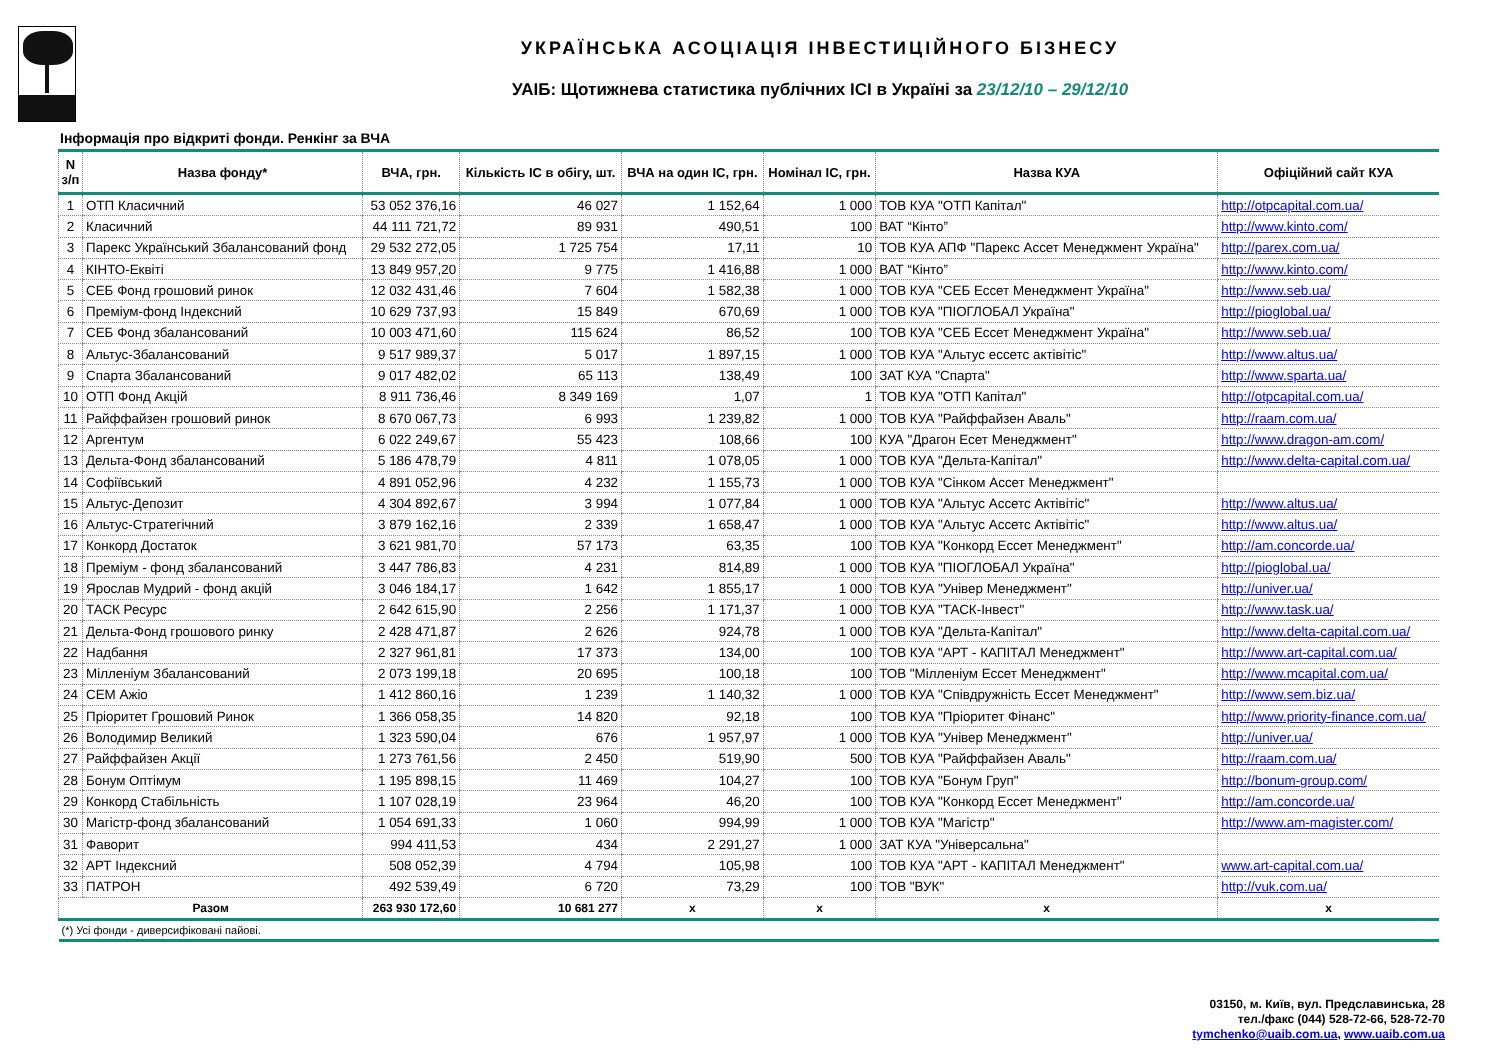УКРАЇНСЬКА АСОЦІАЦІЯ ІНВЕСТИЦІЙНОГО БІЗНЕСУ
УАІБ: Щотижнева статистика публічних ІСІ в Україні за 23/12/10 – 29/12/10
Інформація про відкриті фонди. Ренкінг за ВЧА
| N з/п | Назва фонду* | ВЧА, грн. | Кількість ІС в обігу, шт. | ВЧА на один ІС, грн. | Номінал ІС, грн. | Назва КУА | Офіційний сайт КУА |
| --- | --- | --- | --- | --- | --- | --- | --- |
| 1 | ОТП Класичний | 53 052 376,16 | 46 027 | 1 152,64 | 1 000 | ТОВ КУА "ОТП Капітал" | http://otpcapital.com.ua/ |
| 2 | Класичний | 44 111 721,72 | 89 931 | 490,51 | 100 | ВАТ “Кінто” | http://www.kinto.com/ |
| 3 | Парекс Український Збалансований фонд | 29 532 272,05 | 1 725 754 | 17,11 | 10 | ТОВ КУА АПФ "Парекс Ассет Менеджмент Україна" | http://parex.com.ua/ |
| 4 | КІНТО-Еквіті | 13 849 957,20 | 9 775 | 1 416,88 | 1 000 | ВАТ “Кінто” | http://www.kinto.com/ |
| 5 | СЕБ Фонд грошовий ринок | 12 032 431,46 | 7 604 | 1 582,38 | 1 000 | ТОВ КУА "СЕБ Ессет Менеджмент Україна" | http://www.seb.ua/ |
| 6 | Преміум-фонд Індексний | 10 629 737,93 | 15 849 | 670,69 | 1 000 | ТОВ КУА "ПІОГЛОБАЛ Україна" | http://pioglobal.ua/ |
| 7 | СЕБ Фонд збалансований | 10 003 471,60 | 115 624 | 86,52 | 100 | ТОВ КУА "СЕБ Ессет Менеджмент Україна" | http://www.seb.ua/ |
| 8 | Альтус-Збалансований | 9 517 989,37 | 5 017 | 1 897,15 | 1 000 | ТОВ КУА "Альтус ессетс актівітіс" | http://www.altus.ua/ |
| 9 | Спарта Збалансований | 9 017 482,02 | 65 113 | 138,49 | 100 | ЗАТ КУА "Спарта" | http://www.sparta.ua/ |
| 10 | ОТП Фонд Акцій | 8 911 736,46 | 8 349 169 | 1,07 | 1 | ТОВ КУА "ОТП Капітал" | http://otpcapital.com.ua/ |
| 11 | Райффайзен грошовий ринок | 8 670 067,73 | 6 993 | 1 239,82 | 1 000 | ТОВ КУА "Райффайзен Аваль" | http://raam.com.ua/ |
| 12 | Аргентум | 6 022 249,67 | 55 423 | 108,66 | 100 | КУА "Драгон Есет Менеджмент" | http://www.dragon-am.com/ |
| 13 | Дельта-Фонд збалансований | 5 186 478,79 | 4 811 | 1 078,05 | 1 000 | ТОВ КУА "Дельта-Капітал" | http://www.delta-capital.com.ua/ |
| 14 | Софіївський | 4 891 052,96 | 4 232 | 1 155,73 | 1 000 | ТОВ КУА "Сінком Ассет Менеджмент" | |
| 15 | Альтус-Депозит | 4 304 892,67 | 3 994 | 1 077,84 | 1 000 | ТОВ КУА "Альтус Ассетс Актівітіс" | http://www.altus.ua/ |
| 16 | Альтус-Стратегічний | 3 879 162,16 | 2 339 | 1 658,47 | 1 000 | ТОВ КУА "Альтус Ассетс Актівітіс" | http://www.altus.ua/ |
| 17 | Конкорд Достаток | 3 621 981,70 | 57 173 | 63,35 | 100 | ТОВ КУА "Конкорд Ессет Менеджмент" | http://am.concorde.ua/ |
| 18 | Преміум - фонд збалансований | 3 447 786,83 | 4 231 | 814,89 | 1 000 | ТОВ КУА "ПІОГЛОБАЛ Україна" | http://pioglobal.ua/ |
| 19 | Ярослав Мудрий - фонд акцій | 3 046 184,17 | 1 642 | 1 855,17 | 1 000 | ТОВ КУА "Універ Менеджмент" | http://univer.ua/ |
| 20 | ТАСК Ресурс | 2 642 615,90 | 2 256 | 1 171,37 | 1 000 | ТОВ КУА "ТАСК-Інвест" | http://www.task.ua/ |
| 21 | Дельта-Фонд грошового ринку | 2 428 471,87 | 2 626 | 924,78 | 1 000 | ТОВ КУА "Дельта-Капітал" | http://www.delta-capital.com.ua/ |
| 22 | Надбання | 2 327 961,81 | 17 373 | 134,00 | 100 | ТОВ КУА "АРТ - КАПІТАЛ Менеджмент" | http://www.art-capital.com.ua/ |
| 23 | Мілленіум Збалансований | 2 073 199,18 | 20 695 | 100,18 | 100 | ТОВ "Мілленіум Ессет Менеджмент" | http://www.mcapital.com.ua/ |
| 24 | СЕМ Ажіо | 1 412 860,16 | 1 239 | 1 140,32 | 1 000 | ТОВ КУА "Співдружність Ессет Менеджмент" | http://www.sem.biz.ua/ |
| 25 | Пріоритет Грошовий Ринок | 1 366 058,35 | 14 820 | 92,18 | 100 | ТОВ КУА "Пріоритет Фінанс" | http://www.priority-finance.com.ua/ |
| 26 | Володимир Великий | 1 323 590,04 | 676 | 1 957,97 | 1 000 | ТОВ КУА "Універ Менеджмент" | http://univer.ua/ |
| 27 | Райффайзен Акції | 1 273 761,56 | 2 450 | 519,90 | 500 | ТОВ КУА "Райффайзен Аваль" | http://raam.com.ua/ |
| 28 | Бонум Оптімум | 1 195 898,15 | 11 469 | 104,27 | 100 | ТОВ КУА "Бонум Груп" | http://bonum-group.com/ |
| 29 | Конкорд Стабільність | 1 107 028,19 | 23 964 | 46,20 | 100 | ТОВ КУА "Конкорд Ессет Менеджмент" | http://am.concorde.ua/ |
| 30 | Магістр-фонд збалансований | 1 054 691,33 | 1 060 | 994,99 | 1 000 | ТОВ КУА "Магістр" | http://www.am-magister.com/ |
| 31 | Фаворит | 994 411,53 | 434 | 2 291,27 | 1 000 | ЗАТ КУА "Універсальна" | |
| 32 | АРТ Індексний | 508 052,39 | 4 794 | 105,98 | 100 | ТОВ КУА "АРТ - КАПІТАЛ Менеджмент" | www.art-capital.com.ua/ |
| 33 | ПАТРОН | 492 539,49 | 6 720 | 73,29 | 100 | ТОВ "ВУК" | http://vuk.com.ua/ |
| Разом | | 263 930 172,60 | 10 681 277 | x | x | x | x |
| (*) Усі фонди - диверсифіковані пайові. | | | | | | | |
03150, м. Київ, вул. Предславинська, 28
тел./факс (044) 528-72-66, 528-72-70
tymchenko@uaib.com.ua, www.uaib.com.ua